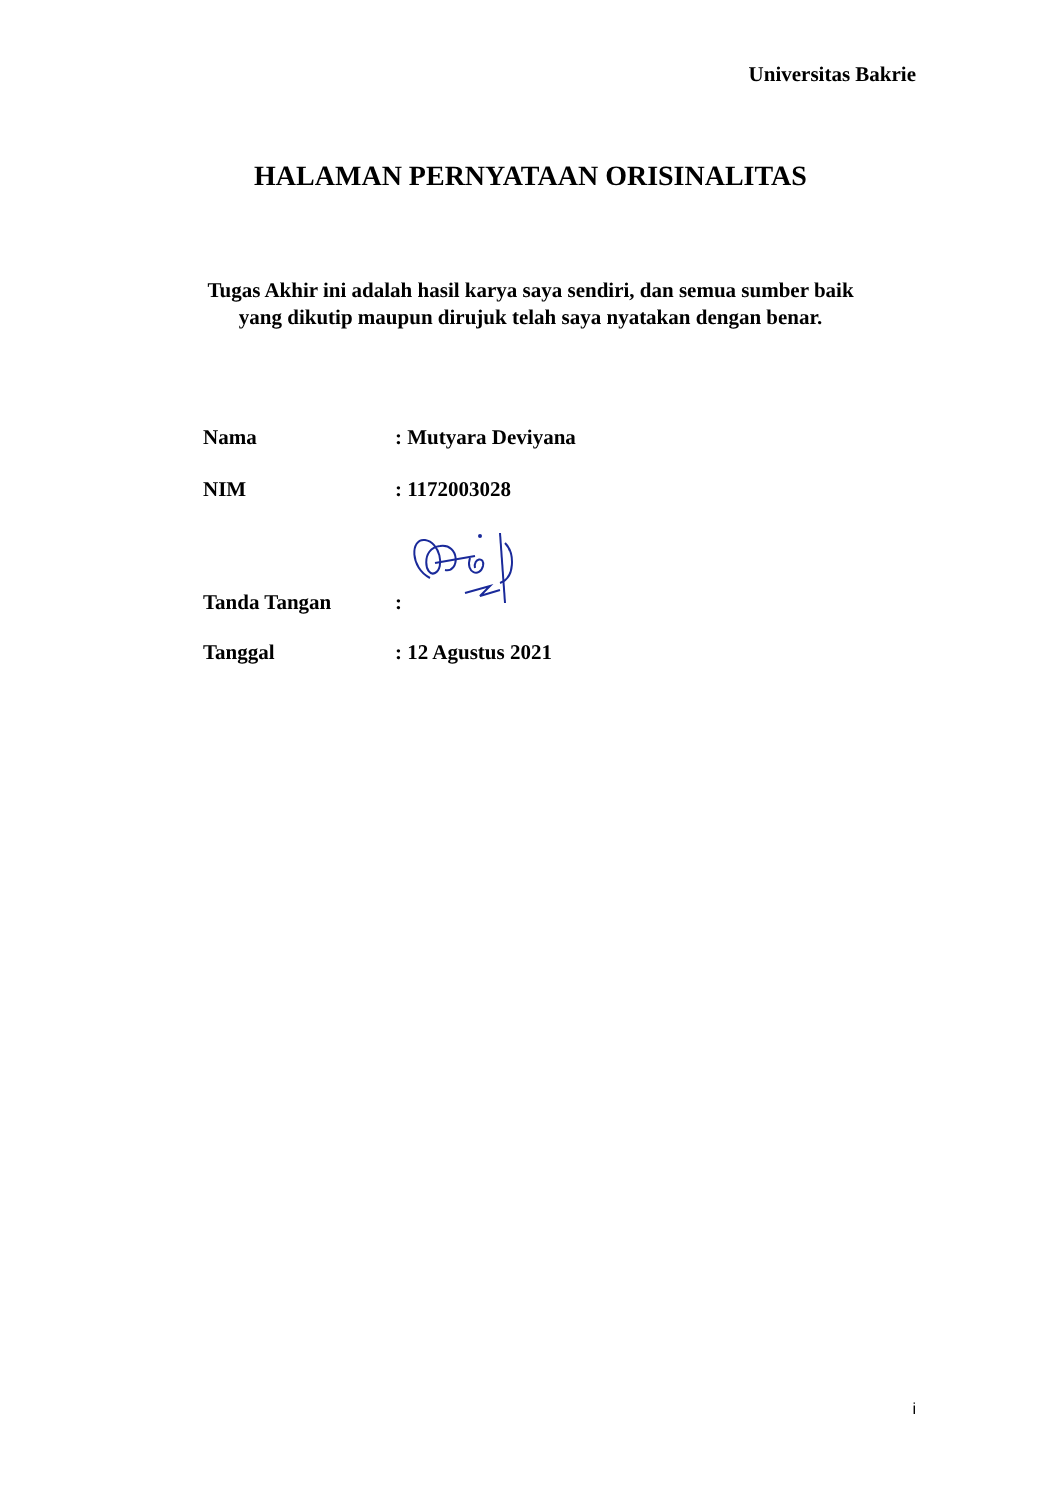Universitas Bakrie
HALAMAN PERNYATAAN ORISINALITAS
Tugas Akhir ini adalah hasil karya saya sendiri, dan semua sumber baik
yang dikutip maupun dirujuk telah saya nyatakan dengan benar.
Nama: Mutyara Deviyana
NIM: 1172003028
Tanda Tangan:
Tanggal: 12 Agustus 2021
i